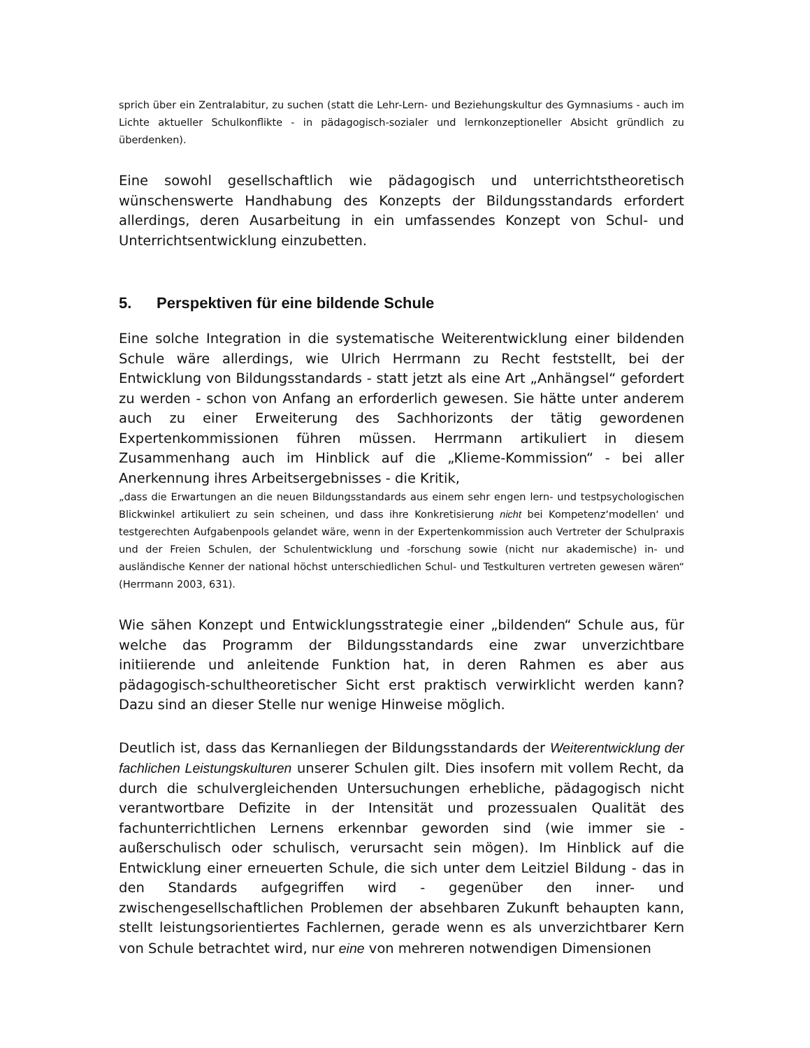sprich über ein Zentralabitur, zu suchen (statt die Lehr-Lern- und Beziehungskultur des Gymnasiums - auch im Lichte aktueller Schulkonflikte - in pädagogisch-sozialer und lernkonzeptioneller Absicht gründlich zu überdenken).
Eine sowohl gesellschaftlich wie pädagogisch und unterrichtstheoretisch wünschenswerte Handhabung des Konzepts der Bildungsstandards erfordert allerdings, deren Ausarbeitung in ein umfassendes Konzept von Schul- und Unterrichtsentwicklung einzubetten.
5. Perspektiven für eine bildende Schule
Eine solche Integration in die systematische Weiterentwicklung einer bildenden Schule wäre allerdings, wie Ulrich Herrmann zu Recht feststellt, bei der Entwicklung von Bildungsstandards - statt jetzt als eine Art „Anhängsel“ gefordert zu werden - schon von Anfang an erforderlich gewesen. Sie hätte unter anderem auch zu einer Erweiterung des Sachhorizonts der tätig gewordenen Expertenkommissionen führen müssen. Herrmann artikuliert in diesem Zusammenhang auch im Hinblick auf die „Klieme-Kommission“ - bei aller Anerkennung ihres Arbeitsergebnisses - die Kritik,
„dass die Erwartungen an die neuen Bildungsstandards aus einem sehr engen lern- und testpsychologischen Blickwinkel artikuliert zu sein scheinen, und dass ihre Konkretisierung nicht bei Kompetenz‘modellen‘ und testgerechten Aufgabenpools gelandet wäre, wenn in der Expertenkommission auch Vertreter der Schulpraxis und der Freien Schulen, der Schulentwicklung und -forschung sowie (nicht nur akademische) in- und ausländische Kenner der national höchst unterschiedlichen Schul- und Testkulturen vertreten gewesen wären“ (Herrmann 2003, 631).
Wie sähen Konzept und Entwicklungsstrategie einer „bildenden“ Schule aus, für welche das Programm der Bildungsstandards eine zwar unverzichtbare initiierende und anleitende Funktion hat, in deren Rahmen es aber aus pädagogisch-schultheoretischer Sicht erst praktisch verwirklicht werden kann? Dazu sind an dieser Stelle nur wenige Hinweise möglich.
Deutlich ist, dass das Kernanliegen der Bildungsstandards der Weiterentwicklung der fachlichen Leistungskulturen unserer Schulen gilt. Dies insofern mit vollem Recht, da durch die schulvergleichenden Untersuchungen erhebliche, pädagogisch nicht verantwortbare Defizite in der Intensität und prozessualen Qualität des fachunterrichtlichen Lernens erkennbar geworden sind (wie immer sie - außerschulisch oder schulisch, verursacht sein mögen). Im Hinblick auf die Entwicklung einer erneuerten Schule, die sich unter dem Leitziel Bildung - das in den Standards aufgegriffen wird - gegenüber den inner- und zwischengesellschaftlichen Problemen der absehbaren Zukunft behaupten kann, stellt leistungsorientiertes Fachlernen, gerade wenn es als unverzichtbarer Kern von Schule betrachtet wird, nur eine von mehreren notwendigen Dimensionen